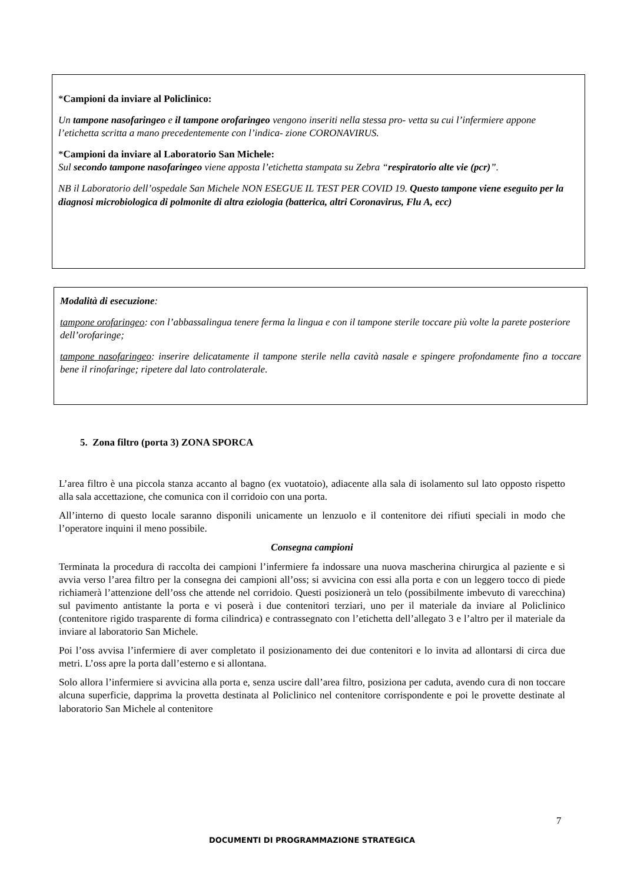*Campioni da inviare al Policlinico:
Un tampone nasofaringeo e il tampone orofaringeo vengono inseriti nella stessa pro- vetta su cui l’infermiere appone l’etichetta scritta a mano precedentemente con l’indica- zione CORONAVIRUS.
*Campioni da inviare al Laboratorio San Michele:
Sul secondo tampone nasofaringeo viene apposta l’etichetta stampata su Zebra “respiratorio alte vie (pcr)”.
NB il Laboratorio dell’ospedale San Michele NON ESEGUE IL TEST PER COVID 19. Questo tampone viene eseguito per la diagnosi microbiologica di polmonite di altra eziologia (batterica, altri Coronavirus, Flu A, ecc)
Modalità di esecuzione:
tampone orofaringeo: con l’abbassalingua tenere ferma la lingua e con il tampone sterile toccare più volte la parete posteriore dell’orofaringe;
tampone nasofaringeo: inserire delicatamente il tampone sterile nella cavità nasale e spingere profondamente fino a toccare bene il rinofaringe; ripetere dal lato controlaterale.
5. Zona filtro (porta 3) ZONA SPORCA
L’area filtro è una piccola stanza accanto al bagno (ex vuotatoio), adiacente alla sala di isolamento sul lato opposto rispetto alla sala accettazione, che comunica con il corridoio con una porta.
All’interno di questo locale saranno disponili unicamente un lenzuolo e il contenitore dei rifiuti speciali in modo che l’operatore inquini il meno possibile.
Consegna campioni
Terminata la procedura di raccolta dei campioni l’infermiere fa indossare una nuova mascherina chirurgica al paziente e si avvia verso l’area filtro per la consegna dei campioni all’oss; si avvicina con essi alla porta e con un leggero tocco di piede richiamerà l’attenzione dell’oss che attende nel corridoio. Questi posizionerà un telo (possibilmente imbevuto di varecchina) sul pavimento antistante la porta e vi poserà i due contenitori terziari, uno per il materiale da inviare al Policlinico (contenitore rigido trasparente di forma cilindrica) e contrassegnato con l’etichetta dell’allegato 3 e l’altro per il materiale da inviare al laboratorio San Michele.
Poi l’oss avvisa l’infermiere di aver completato il posizionamento dei due contenitori e lo invita ad allontarsi di circa due metri. L’oss apre la porta dall’esterno e si allontana.
Solo allora l’infermiere si avvicina alla porta e, senza uscire dall’area filtro, posiziona per caduta, avendo cura di non toccare alcuna superficie, dapprima la provetta destinata al Policlinico nel contenitore corrispondente e poi le provette destinate al laboratorio San Michele al contenitore
7
DOCUMENTI DI PROGRAMMAZIONE STRATEGICA